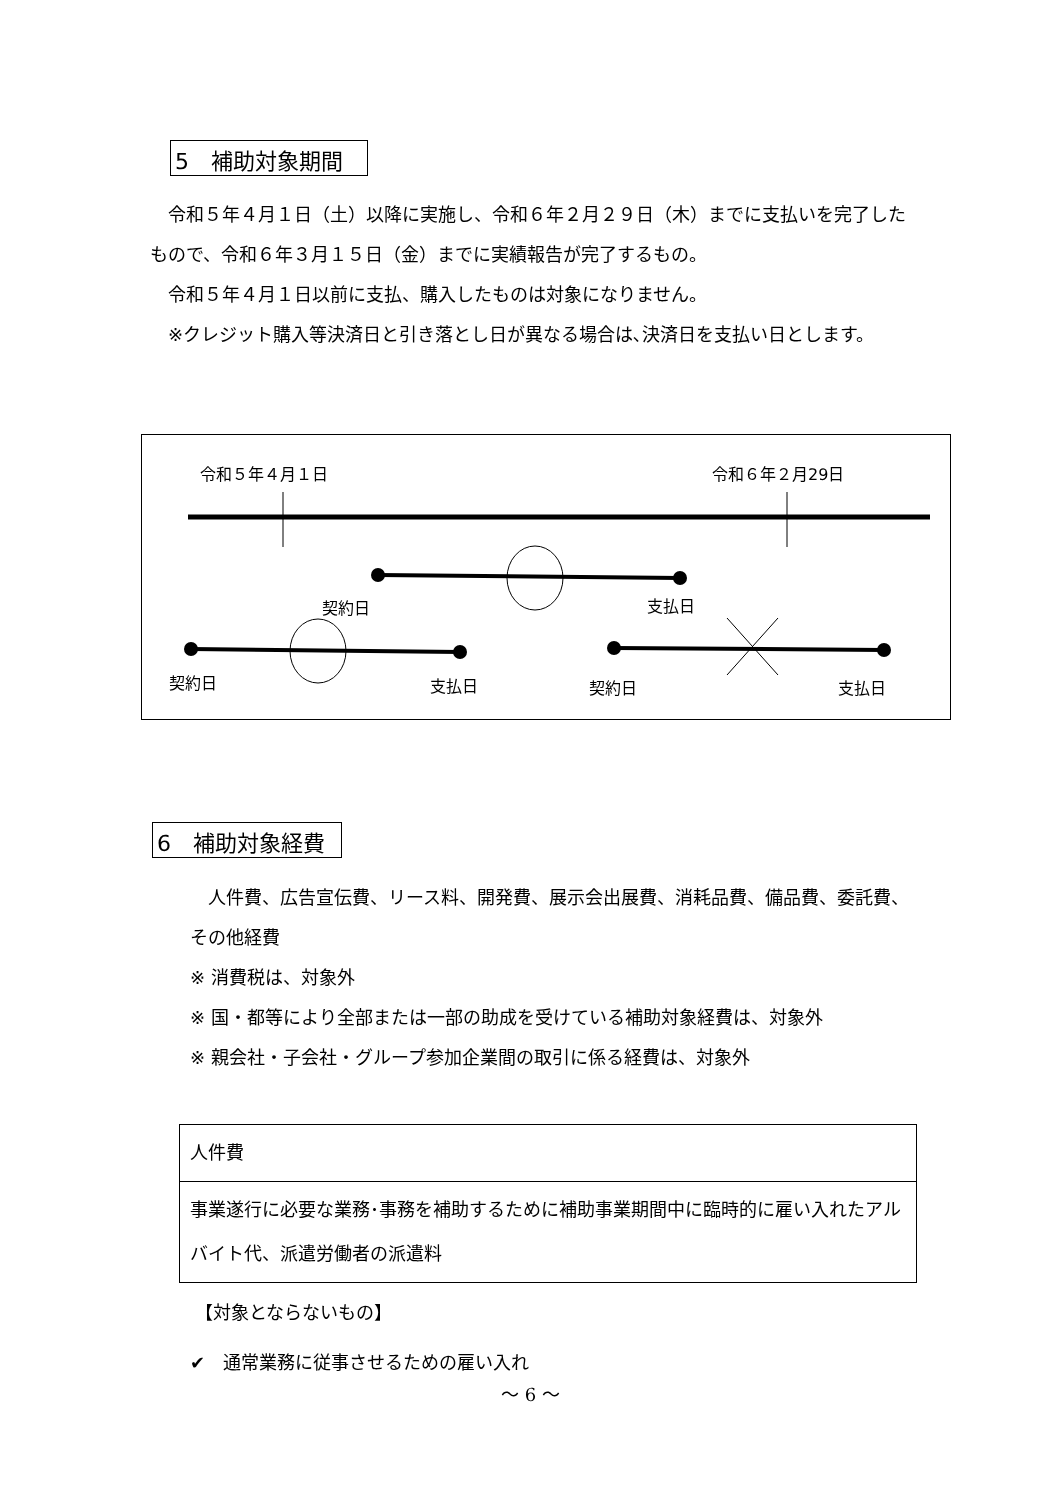5　補助対象期間
　令和５年４月１日（土）以降に実施し、令和６年２月２９日（木）までに支払いを完了したもので、令和６年３月１５日（金）までに実績報告が完了するもの。
　令和５年４月１日以前に支払、購入したものは対象になりません。
※クレジット購入等決済日と引き落とし日が異なる場合は､決済日を支払い日とします。
令和５年４月１日 令和６年２月29日
契約日 支払日
契約日 支払日 契約日 支払日
6　補助対象経費
　人件費、広告宣伝費、リース料、開発費、展示会出展費、消耗品費、備品費、委託費、その他経費
※ 消費税は、対象外
※ 国・都等により全部または一部の助成を受けている補助対象経費は、対象外
※ 親会社・子会社・グループ参加企業間の取引に係る経費は、対象外
| 人件費 |
| 事業遂行に必要な業務･事務を補助するために補助事業期間中に臨時的に雇い入れたアルバイト代、派遣労働者の派遣料 |
【対象とならないもの】
✔　通常業務に従事させるための雇い入れ
～ 6 ～